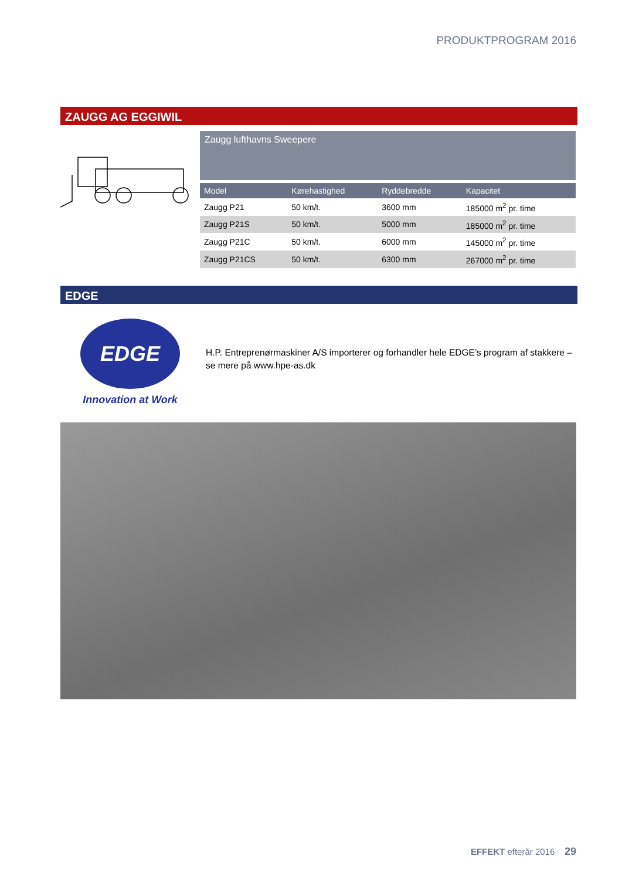PRODUKTPROGRAM 2016
ZAUGG AG EGGIWIL
Zaugg lufthavns Sweepere
| Model | Kørehastighed | Ryddebredde | Kapacitet |
| --- | --- | --- | --- |
| Zaugg P21 | 50 km/t. | 3600 mm | 185000 m<sup>2</sup> pr. time |
| Zaugg P21S | 50 km/t. | 5000 mm | 185000 m<sup>2</sup> pr. time |
| Zaugg P21C | 50 km/t. | 6000 mm | 145000 m<sup>2</sup> pr. time |
| Zaugg P21CS | 50 km/t. | 6300 mm | 267000 m<sup>2</sup> pr. time |
EDGE
EDGE
Innovation at Work
H.P. Entreprenørmaskiner A/S importerer og forhandler hele EDGE’s program af stakkere – se mere på www.hpe-as.dk
EFFEKT efterår 2016 29